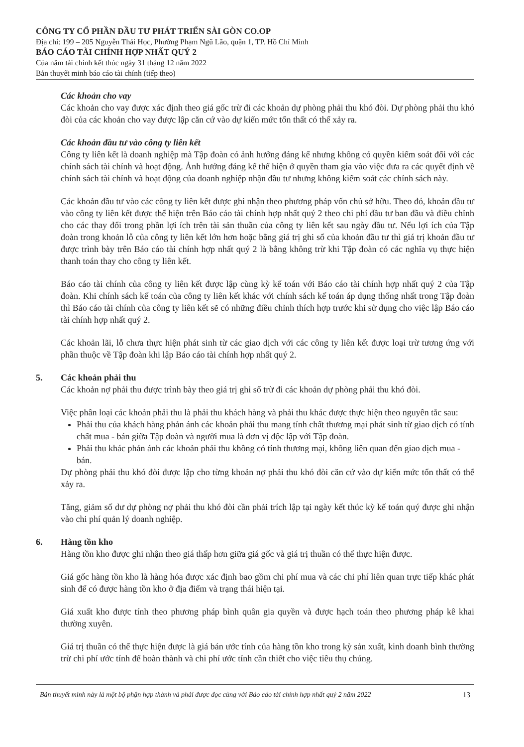CÔNG TY CỔ PHẦN ĐẦU TƯ PHÁT TRIỂN SÀI GÒN CO.OP
Địa chỉ: 199 – 205 Nguyễn Thái Học, Phường Phạm Ngũ Lão, quận 1, TP. Hồ Chí Minh
BÁO CÁO TÀI CHÍNH HỢP NHẤT QUÝ 2
Của năm tài chính kết thúc ngày 31 tháng 12 năm 2022
Bản thuyết minh báo cáo tài chính (tiếp theo)
Các khoản cho vay
Các khoản cho vay được xác định theo giá gốc trừ đi các khoản dự phòng phải thu khó đòi. Dự phòng phải thu khó đòi của các khoản cho vay được lập căn cứ vào dự kiến mức tổn thất có thể xảy ra.
Các khoản đầu tư vào công ty liên kết
Công ty liên kết là doanh nghiệp mà Tập đoàn có ảnh hưởng đáng kể nhưng không có quyền kiểm soát đối với các chính sách tài chính và hoạt động. Ảnh hưởng đáng kể thể hiện ở quyền tham gia vào việc đưa ra các quyết định về chính sách tài chính và hoạt động của doanh nghiệp nhận đầu tư nhưng không kiểm soát các chính sách này.
Các khoản đầu tư vào các công ty liên kết được ghi nhận theo phương pháp vốn chủ sở hữu. Theo đó, khoản đầu tư vào công ty liên kết được thể hiện trên Báo cáo tài chính hợp nhất quý 2 theo chi phí đầu tư ban đầu và điều chỉnh cho các thay đổi trong phần lợi ích trên tài sản thuần của công ty liên kết sau ngày đầu tư. Nếu lợi ích của Tập đoàn trong khoản lỗ của công ty liên kết lớn hơn hoặc bằng giá trị ghi sổ của khoản đầu tư thì giá trị khoản đầu tư được trình bày trên Báo cáo tài chính hợp nhất quý 2 là bằng không trừ khi Tập đoàn có các nghĩa vụ thực hiện thanh toán thay cho công ty liên kết.
Báo cáo tài chính của công ty liên kết được lập cùng kỳ kế toán với Báo cáo tài chính hợp nhất quý 2 của Tập đoàn. Khi chính sách kế toán của công ty liên kết khác với chính sách kế toán áp dụng thống nhất trong Tập đoàn thì Báo cáo tài chính của công ty liên kết sẽ có những điều chỉnh thích hợp trước khi sử dụng cho việc lập Báo cáo tài chính hợp nhất quý 2.
Các khoản lãi, lỗ chưa thực hiện phát sinh từ các giao dịch với các công ty liên kết được loại trừ tương ứng với phần thuộc về Tập đoàn khi lập Báo cáo tài chính hợp nhất quý 2.
5. Các khoản phải thu
Các khoản nợ phải thu được trình bày theo giá trị ghi sổ trừ đi các khoản dự phòng phải thu khó đòi.
Việc phân loại các khoản phải thu là phải thu khách hàng và phải thu khác được thực hiện theo nguyên tắc sau:
Phải thu của khách hàng phản ánh các khoản phải thu mang tính chất thương mại phát sinh từ giao dịch có tính chất mua - bán giữa Tập đoàn và người mua là đơn vị độc lập với Tập đoàn.
Phải thu khác phản ánh các khoản phải thu không có tính thương mại, không liên quan đến giao dịch mua - bán.
Dự phòng phải thu khó đòi được lập cho từng khoản nợ phải thu khó đòi căn cứ vào dự kiến mức tổn thất có thể xảy ra.
Tăng, giảm số dư dự phòng nợ phải thu khó đòi cần phải trích lập tại ngày kết thúc kỳ kế toán quý được ghi nhận vào chi phí quản lý doanh nghiệp.
6. Hàng tồn kho
Hàng tồn kho được ghi nhận theo giá thấp hơn giữa giá gốc và giá trị thuần có thể thực hiện được.
Giá gốc hàng tồn kho là hàng hóa được xác định bao gồm chi phí mua và các chi phí liên quan trực tiếp khác phát sinh để có được hàng tồn kho ở địa điểm và trạng thái hiện tại.
Giá xuất kho được tính theo phương pháp bình quân gia quyền và được hạch toán theo phương pháp kê khai thường xuyên.
Giá trị thuần có thể thực hiện được là giá bán ước tính của hàng tồn kho trong kỳ sản xuất, kinh doanh bình thường trừ chi phí ước tính để hoàn thành và chi phí ước tính cần thiết cho việc tiêu thụ chúng.
Bản thuyết minh này là một bộ phận hợp thành và phải được đọc cùng với Báo cáo tài chính hợp nhất quý 2 năm 2022 13